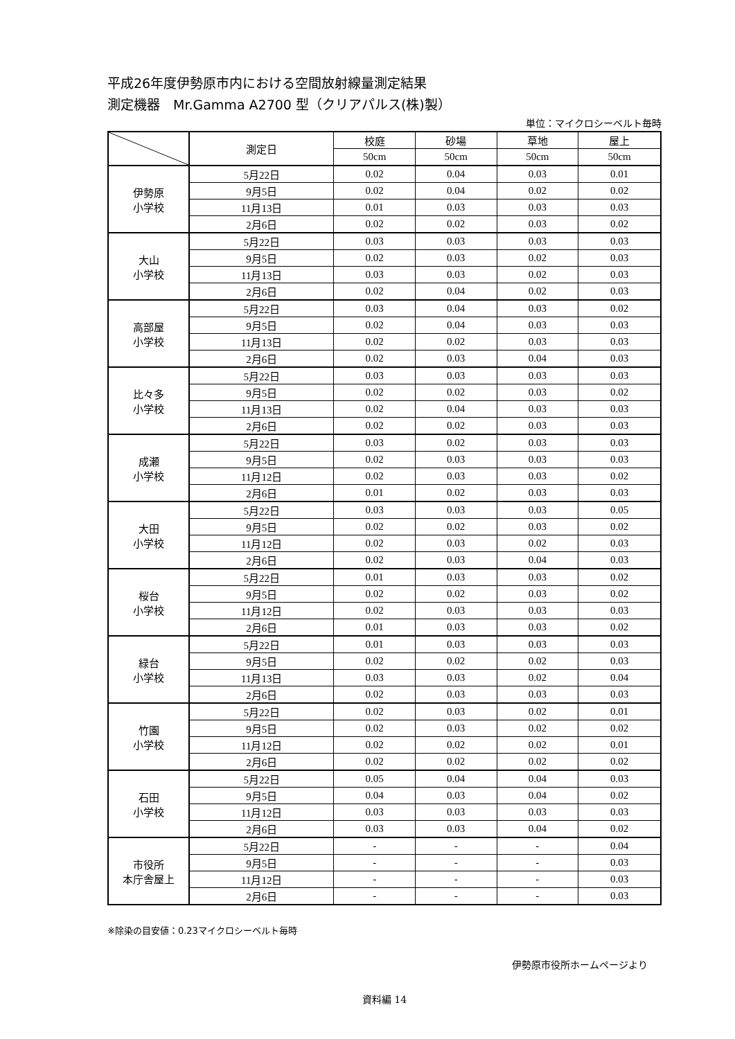平成26年度伊勢原市内における空間放射線量測定結果
測定機器　Mr.Gamma A2700 型（クリアパルス(株)製）
単位：マイクロシーベルト毎時
| | 測定日 | 校庭 | 砂場 | 草地 | 屋上 |
| --- | --- | --- | --- | --- | --- |
| | | 50cm | 50cm | 50cm | 50cm |
| 伊勢原 小学校 | 5月22日 | 0.02 | 0.04 | 0.03 | 0.01 |
| | 9月5日 | 0.02 | 0.04 | 0.02 | 0.02 |
| | 11月13日 | 0.01 | 0.03 | 0.03 | 0.03 |
| | 2月6日 | 0.02 | 0.02 | 0.03 | 0.02 |
| 大山 小学校 | 5月22日 | 0.03 | 0.03 | 0.03 | 0.03 |
| | 9月5日 | 0.02 | 0.03 | 0.02 | 0.03 |
| | 11月13日 | 0.03 | 0.03 | 0.02 | 0.03 |
| | 2月6日 | 0.02 | 0.04 | 0.02 | 0.03 |
| 高部屋 小学校 | 5月22日 | 0.03 | 0.04 | 0.03 | 0.02 |
| | 9月5日 | 0.02 | 0.04 | 0.03 | 0.03 |
| | 11月13日 | 0.02 | 0.02 | 0.03 | 0.03 |
| | 2月6日 | 0.02 | 0.03 | 0.04 | 0.03 |
| 比々多 小学校 | 5月22日 | 0.03 | 0.03 | 0.03 | 0.03 |
| | 9月5日 | 0.02 | 0.02 | 0.03 | 0.02 |
| | 11月13日 | 0.02 | 0.04 | 0.03 | 0.03 |
| | 2月6日 | 0.02 | 0.02 | 0.03 | 0.03 |
| 成瀬 小学校 | 5月22日 | 0.03 | 0.02 | 0.03 | 0.03 |
| | 9月5日 | 0.02 | 0.03 | 0.03 | 0.03 |
| | 11月12日 | 0.02 | 0.03 | 0.03 | 0.02 |
| | 2月6日 | 0.01 | 0.02 | 0.03 | 0.03 |
| 大田 小学校 | 5月22日 | 0.03 | 0.03 | 0.03 | 0.05 |
| | 9月5日 | 0.02 | 0.02 | 0.03 | 0.02 |
| | 11月12日 | 0.02 | 0.03 | 0.02 | 0.03 |
| | 2月6日 | 0.02 | 0.03 | 0.04 | 0.03 |
| 桜台 小学校 | 5月22日 | 0.01 | 0.03 | 0.03 | 0.02 |
| | 9月5日 | 0.02 | 0.02 | 0.03 | 0.02 |
| | 11月12日 | 0.02 | 0.03 | 0.03 | 0.03 |
| | 2月6日 | 0.01 | 0.03 | 0.03 | 0.02 |
| 緑台 小学校 | 5月22日 | 0.01 | 0.03 | 0.03 | 0.03 |
| | 9月5日 | 0.02 | 0.02 | 0.02 | 0.03 |
| | 11月13日 | 0.03 | 0.03 | 0.02 | 0.04 |
| | 2月6日 | 0.02 | 0.03 | 0.03 | 0.03 |
| 竹園 小学校 | 5月22日 | 0.02 | 0.03 | 0.02 | 0.01 |
| | 9月5日 | 0.02 | 0.03 | 0.02 | 0.02 |
| | 11月12日 | 0.02 | 0.02 | 0.02 | 0.01 |
| | 2月6日 | 0.02 | 0.02 | 0.02 | 0.02 |
| 石田 小学校 | 5月22日 | 0.05 | 0.04 | 0.04 | 0.03 |
| | 9月5日 | 0.04 | 0.03 | 0.04 | 0.02 |
| | 11月12日 | 0.03 | 0.03 | 0.03 | 0.03 |
| | 2月6日 | 0.03 | 0.03 | 0.04 | 0.02 |
| 市役所 本庁舎屋上 | 5月22日 | - | - | - | 0.04 |
| | 9月5日 | - | - | - | 0.03 |
| | 11月12日 | - | - | - | 0.03 |
| | 2月6日 | - | - | - | 0.03 |
※除染の目安値：0.23マイクロシーベルト毎時
伊勢原市役所ホームページより
資料編 14